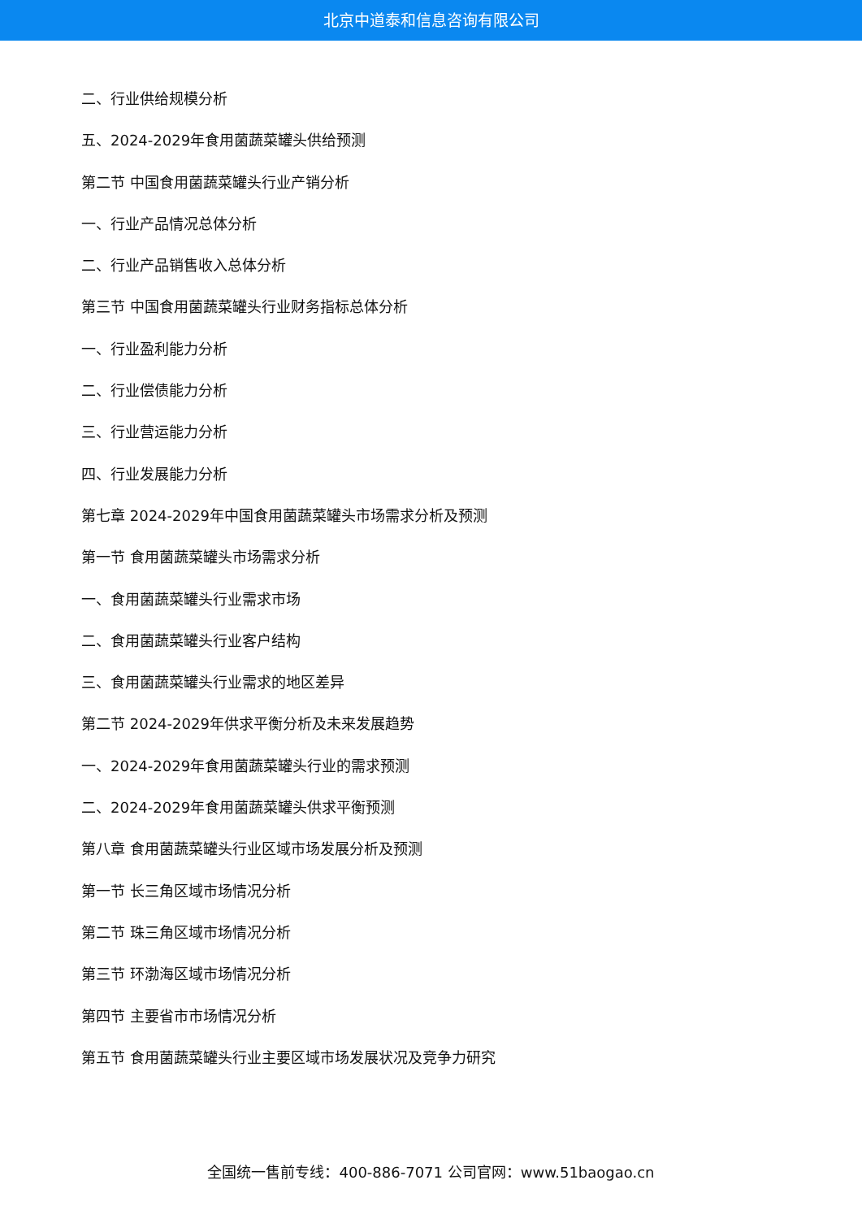北京中道泰和信息咨询有限公司
二、行业供给规模分析
五、2024-2029年食用菌蔬菜罐头供给预测
第二节 中国食用菌蔬菜罐头行业产销分析
一、行业产品情况总体分析
二、行业产品销售收入总体分析
第三节 中国食用菌蔬菜罐头行业财务指标总体分析
一、行业盈利能力分析
二、行业偿债能力分析
三、行业营运能力分析
四、行业发展能力分析
第七章 2024-2029年中国食用菌蔬菜罐头市场需求分析及预测
第一节 食用菌蔬菜罐头市场需求分析
一、食用菌蔬菜罐头行业需求市场
二、食用菌蔬菜罐头行业客户结构
三、食用菌蔬菜罐头行业需求的地区差异
第二节 2024-2029年供求平衡分析及未来发展趋势
一、2024-2029年食用菌蔬菜罐头行业的需求预测
二、2024-2029年食用菌蔬菜罐头供求平衡预测
第八章 食用菌蔬菜罐头行业区域市场发展分析及预测
第一节 长三角区域市场情况分析
第二节 珠三角区域市场情况分析
第三节 环渤海区域市场情况分析
第四节 主要省市市场情况分析
第五节 食用菌蔬菜罐头行业主要区域市场发展状况及竞争力研究
全国统一售前专线：400-886-7071 公司官网：www.51baogao.cn